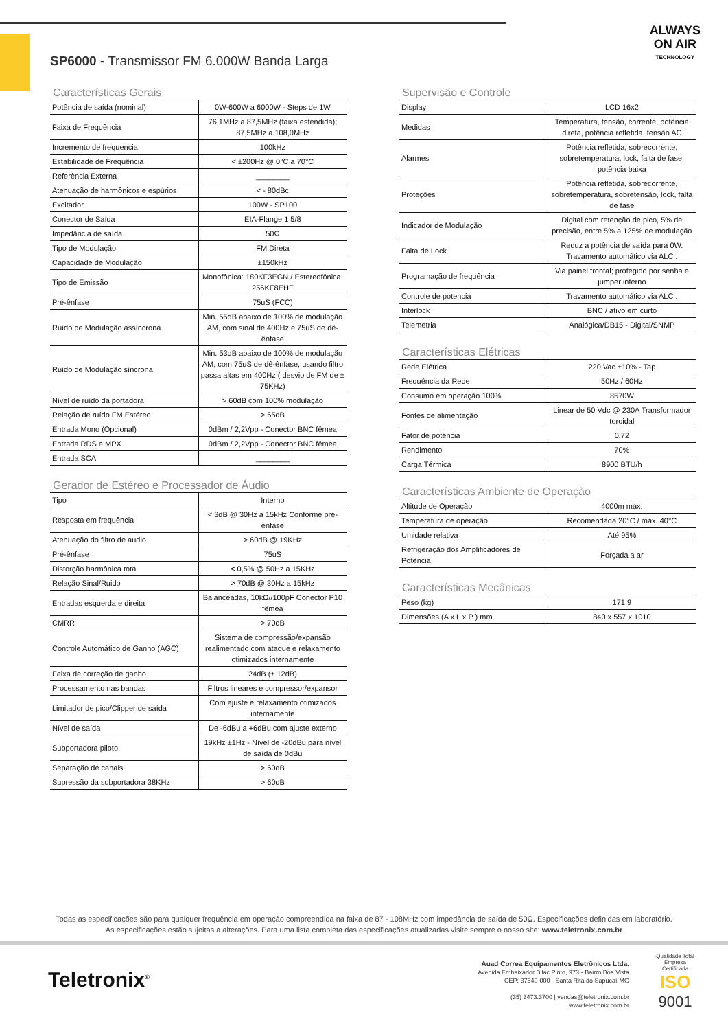ALWAYS
ON AIR
TECHNOLOGY
SP6000 - Transmissor FM 6.000W Banda Larga
Características Gerais
| Potência de saída (nominal) | 0W-600W a 6000W - Steps de 1W |
| Faixa de Frequência | 76,1MHz a 87,5MHz (faixa estendida); 87,5MHz a 108,0MHz |
| Incremento de frequencia | 100kHz |
| Estabilidade de Frequência | < ±200Hz @ 0°C a 70°C |
| Referência Externa | ________ |
| Atenuação de harmônicos e espúrios | < - 80dBc |
| Excitador | 100W - SP100 |
| Conector de Saída | EIA-Flange 1 5/8 |
| Impedância de saída | 50Ω |
| Tipo de Modulação | FM Direta |
| Capacidade de Modulação | ±150kHz |
| Tipo de Emissão | Monofônica: 180KF3EGN / Estereofônica: 256KF8EHF |
| Pré-ênfase | 75uS (FCC) |
| Ruído de Modulação assíncrona | Min. 55dB abaixo de 100% de modulação AM, com sinal de 400Hz e 75uS de dê-ênfase |
| Ruído de Modulação síncrona | Min. 53dB abaixo de 100% de modulação AM, com 75uS de dê-ênfase, usando filtro passa altas em 400Hz ( desvio de FM de ± 75KHz) |
| Nível de ruído da portadora | > 60dB com 100% modulação |
| Relação de ruído FM Estéreo | > 65dB |
| Entrada Mono (Opcional) | 0dBm / 2,2Vpp - Conector BNC fêmea |
| Entrada RDS e MPX | 0dBm / 2,2Vpp - Conector BNC fêmea |
| Entrada SCA | ________ |
Gerador de Estéreo e Processador de Áudio
| Tipo | Interno |
| Resposta em frequência | < 3dB @ 30Hz a 15kHz Conforme pré-enfase |
| Atenuação do filtro de áudio | > 60dB @ 19KHz |
| Pré-ênfase | 75uS |
| Distorção harmônica total | < 0,5% @ 50Hz a 15KHz |
| Relação Sinal/Ruido | > 70dB @ 30Hz a 15kHz |
| Entradas esquerda e direita | Balanceadas, 10kΩ//100pF Conector P10 fêmea |
| CMRR | > 70dB |
| Controle Automático de Ganho (AGC) | Sistema de compressão/expansão realimentado com ataque e relaxamento otimizados internamente |
| Faixa de correção de ganho | 24dB (± 12dB) |
| Processamento nas bandas | Filtros lineares e compressor/expansor |
| Limitador de pico/Clipper de saída | Com ajuste e relaxamento otimizados internamente |
| Nível de saída | De -6dBu a +6dBu com ajuste externo |
| Subportadora piloto | 19kHz ±1Hz - Nível de -20dBu para nível de saída de 0dBu |
| Separação de canais | > 60dB |
| Supressão da subportadora 38KHz | > 60dB |
Supervisão e Controle
| Display | LCD 16x2 |
| Medidas | Temperatura, tensão, corrente, potência direta, potência refletida, tensão AC |
| Alarmes | Potência refletida, sobrecorrente, sobretemperatura, lock, falta de fase, potência baixa |
| Proteções | Potência refletida, sobrecorrente, sobretemperatura, sobretensão, lock, falta de fase |
| Indicador de Modulação | Digital com retenção de pico, 5% de precisão, entre 5% a 125% de modulação |
| Falta de Lock | Reduz a potência de saída para 0W. Travamento automático via ALC . |
| Programação de frequência | Via painel frontal; protegido por senha e jumper interno |
| Controle de potencia | Travamento automático via ALC . |
| Interlock | BNC / ativo em curto |
| Telemetria | Analógica/DB15 - Digital/SNMP |
Características Elétricas
| Rede Elétrica | 220 Vac ±10% - Tap |
| Frequência da Rede | 50Hz / 60Hz |
| Consumo em operação 100% | 8570W |
| Fontes de alimentação | Linear de 50 Vdc @ 230A Transformador toroidal |
| Fator de potência | 0.72 |
| Rendimento | 70% |
| Carga Térmica | 8900 BTU/h |
Características Ambiente de Operação
| Altitude de Operação | 4000m máx. |
| Temperatura de operação | Recomendada 20°C / máx. 40°C |
| Umidade relativa | Até 95% |
| Refrigeração dos Amplificadores de Potência | Forçada a ar |
Características Mecânicas
| Peso (kg) | 171,9 |
| Dimensões (A x L x P ) mm | 840 x 557 x 1010 |
Todas as especificações são para qualquer frequência em operação compreendida na faixa de 87 - 108MHz com impedância de saída de 50Ω. Especificações definidas em laboratório.
As especificações estão sujeitas a alterações. Para uma lista completa das especificações atualizadas visite sempre o nosso site: www.teletronix.com.br
Teletronix<sup>®</sup>
Auad Correa Equipamentos Eletrônicos Ltda.
Avenida Embaixador Bilac Pinto, 973 - Bairro Boa Vista
CEP: 37540-000 - Santa Rita do Sapucaí-MG
(35) 3473.3700 | vendas@teletronix.com.br
www.teletronix.com.br
Qualidade Total
Empresa Certificada
ISO
9001